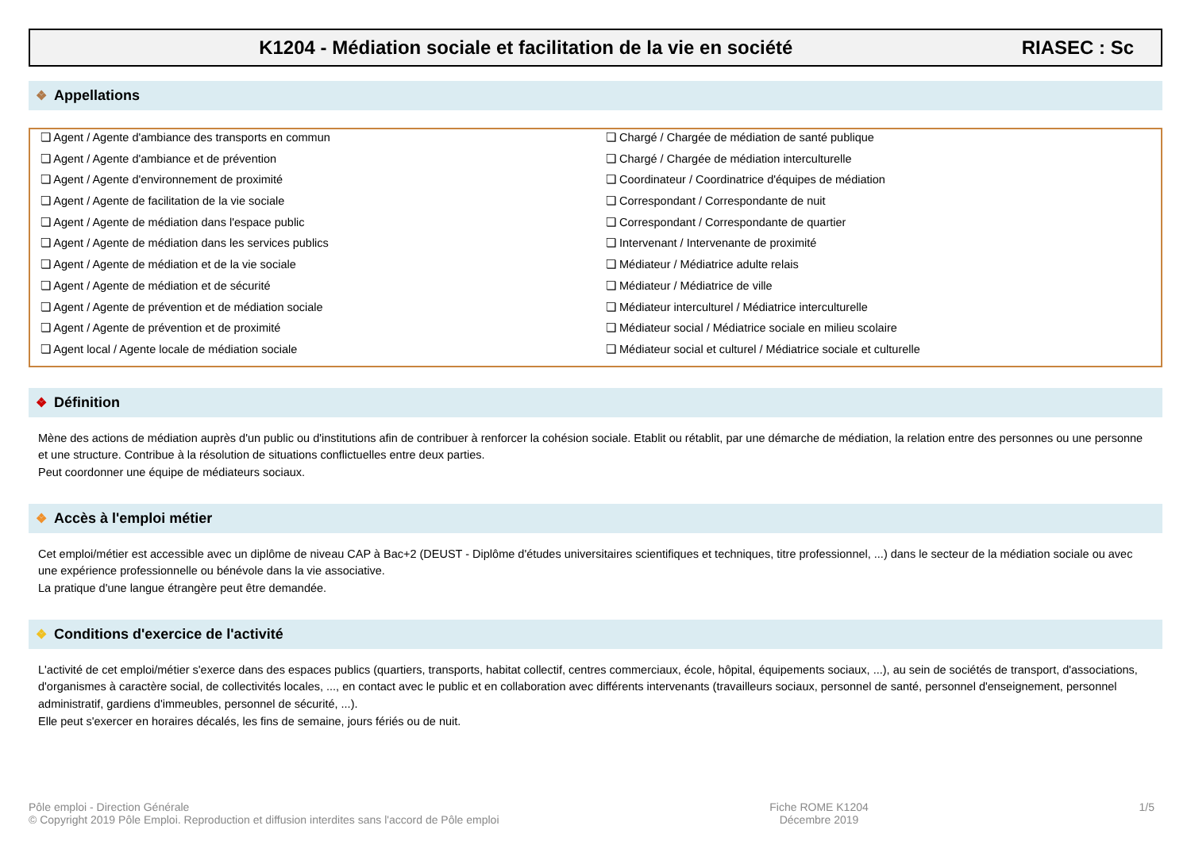K1204 - Médiation sociale et facilitation de la vie en société RIASEC : Sc
❖ Appellations
❏ Agent / Agente d'ambiance des transports en commun
❏ Chargé / Chargée de médiation de santé publique
❏ Agent / Agente d'ambiance et de prévention
❏ Chargé / Chargée de médiation interculturelle
❏ Agent / Agente d'environnement de proximité
❏ Coordinateur / Coordinatrice d'équipes de médiation
❏ Agent / Agente de facilitation de la vie sociale
❏ Correspondant / Correspondante de nuit
❏ Agent / Agente de médiation dans l'espace public
❏ Correspondant / Correspondante de quartier
❏ Agent / Agente de médiation dans les services publics
❏ Intervenant / Intervenante de proximité
❏ Agent / Agente de médiation et de la vie sociale
❏ Médiateur / Médiatrice adulte relais
❏ Agent / Agente de médiation et de sécurité
❏ Médiateur / Médiatrice de ville
❏ Agent / Agente de prévention et de médiation sociale
❏ Médiateur interculturel / Médiatrice interculturelle
❏ Agent / Agente de prévention et de proximité
❏ Médiateur social / Médiatrice sociale en milieu scolaire
❏ Agent local / Agente locale de médiation sociale
❏ Médiateur social et culturel / Médiatrice sociale et culturelle
❖ Définition
Mène des actions de médiation auprès d'un public ou d'institutions afin de contribuer à renforcer la cohésion sociale. Etablit ou rétablit, par une démarche de médiation, la relation entre des personnes ou une personne et une structure. Contribue à la résolution de situations conflictuelles entre deux parties.
Peut coordonner une équipe de médiateurs sociaux.
❖ Accès à l'emploi métier
Cet emploi/métier est accessible avec un diplôme de niveau CAP à Bac+2 (DEUST - Diplôme d'études universitaires scientifiques et techniques, titre professionnel, ...) dans le secteur de la médiation sociale ou avec une expérience professionnelle ou bénévole dans la vie associative.
La pratique d'une langue étrangère peut être demandée.
❖ Conditions d'exercice de l'activité
L'activité de cet emploi/métier s'exerce dans des espaces publics (quartiers, transports, habitat collectif, centres commerciaux, école, hôpital, équipements sociaux, ...), au sein de sociétés de transport, d'associations, d'organismes à caractère social, de collectivités locales, ..., en contact avec le public et en collaboration avec différents intervenants (travailleurs sociaux, personnel de santé, personnel d'enseignement, personnel administratif, gardiens d'immeubles, personnel de sécurité, ...).
Elle peut s'exercer en horaires décalés, les fins de semaine, jours fériés ou de nuit.
Pôle emploi - Direction Générale
© Copyright 2019 Pôle Emploi. Reproduction et diffusion interdites sans l'accord de Pôle emploi
Fiche ROME K1204
Décembre 2019
1/5